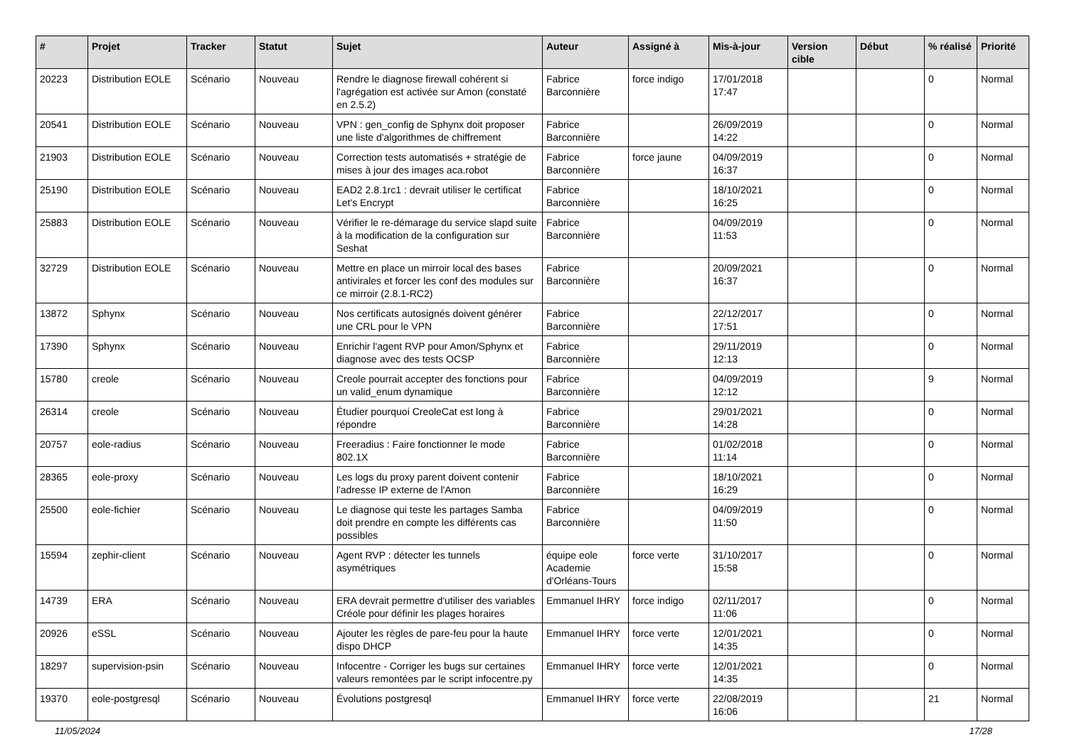| # | Projet | Tracker | Statut | Sujet | Auteur | Assigné à | Mis-à-jour | Version cible | Début | % réalisé | Priorité |
| --- | --- | --- | --- | --- | --- | --- | --- | --- | --- | --- | --- |
| 20223 | Distribution EOLE | Scénario | Nouveau | Rendre le diagnose firewall cohérent si l'agrégation est activée sur Amon (constaté en 2.5.2) | Fabrice Barconnière | force indigo | 17/01/2018 17:47 | | | 0 | Normal |
| 20541 | Distribution EOLE | Scénario | Nouveau | VPN : gen_config de Sphynx doit proposer une liste d'algorithmes de chiffrement | Fabrice Barconnière | | 26/09/2019 14:22 | | | 0 | Normal |
| 21903 | Distribution EOLE | Scénario | Nouveau | Correction tests automatisés + stratégie de mises à jour des images aca.robot | Fabrice Barconnière | force jaune | 04/09/2019 16:37 | | | 0 | Normal |
| 25190 | Distribution EOLE | Scénario | Nouveau | EAD2 2.8.1rc1 : devrait utiliser le certificat Let's Encrypt | Fabrice Barconnière | | 18/10/2021 16:25 | | | 0 | Normal |
| 25883 | Distribution EOLE | Scénario | Nouveau | Vérifier le re-démarage du service slapd suite à la modification de la configuration sur Seshat | Fabrice Barconnière | | 04/09/2019 11:53 | | | 0 | Normal |
| 32729 | Distribution EOLE | Scénario | Nouveau | Mettre en place un mirroir local des bases antivirales et forcer les conf des modules sur ce mirroir (2.8.1-RC2) | Fabrice Barconnière | | 20/09/2021 16:37 | | | 0 | Normal |
| 13872 | Sphynx | Scénario | Nouveau | Nos certificats autosignés doivent générer une CRL pour le VPN | Fabrice Barconnière | | 22/12/2017 17:51 | | | 0 | Normal |
| 17390 | Sphynx | Scénario | Nouveau | Enrichir l'agent RVP pour Amon/Sphynx et diagnose avec des tests OCSP | Fabrice Barconnière | | 29/11/2019 12:13 | | | 0 | Normal |
| 15780 | creole | Scénario | Nouveau | Creole pourrait accepter des fonctions pour un valid_enum dynamique | Fabrice Barconnière | | 04/09/2019 12:12 | | | 9 | Normal |
| 26314 | creole | Scénario | Nouveau | Étudier pourquoi CreoleCat est long à répondre | Fabrice Barconnière | | 29/01/2021 14:28 | | | 0 | Normal |
| 20757 | eole-radius | Scénario | Nouveau | Freeradius : Faire fonctionner le mode 802.1X | Fabrice Barconnière | | 01/02/2018 11:14 | | | 0 | Normal |
| 28365 | eole-proxy | Scénario | Nouveau | Les logs du proxy parent doivent contenir l'adresse IP externe de l'Amon | Fabrice Barconnière | | 18/10/2021 16:29 | | | 0 | Normal |
| 25500 | eole-fichier | Scénario | Nouveau | Le diagnose qui teste les partages Samba doit prendre en compte les différents cas possibles | Fabrice Barconnière | | 04/09/2019 11:50 | | | 0 | Normal |
| 15594 | zephir-client | Scénario | Nouveau | Agent RVP : détecter les tunnels asymétriques | équipe eole Academie d'Orléans-Tours | force verte | 31/10/2017 15:58 | | | 0 | Normal |
| 14739 | ERA | Scénario | Nouveau | ERA devrait permettre d'utiliser des variables Créole pour définir les plages horaires | Emmanuel IHRY | force indigo | 02/11/2017 11:06 | | | 0 | Normal |
| 20926 | eSSL | Scénario | Nouveau | Ajouter les règles de pare-feu pour la haute dispo DHCP | Emmanuel IHRY | force verte | 12/01/2021 14:35 | | | 0 | Normal |
| 18297 | supervision-psin | Scénario | Nouveau | Infocentre - Corriger les bugs sur certaines valeurs remontées par le script infocentre.py | Emmanuel IHRY | force verte | 12/01/2021 14:35 | | | 0 | Normal |
| 19370 | eole-postgresql | Scénario | Nouveau | Évolutions postgresql | Emmanuel IHRY | force verte | 22/08/2019 16:06 | | | 21 | Normal |
11/05/2024 17/28